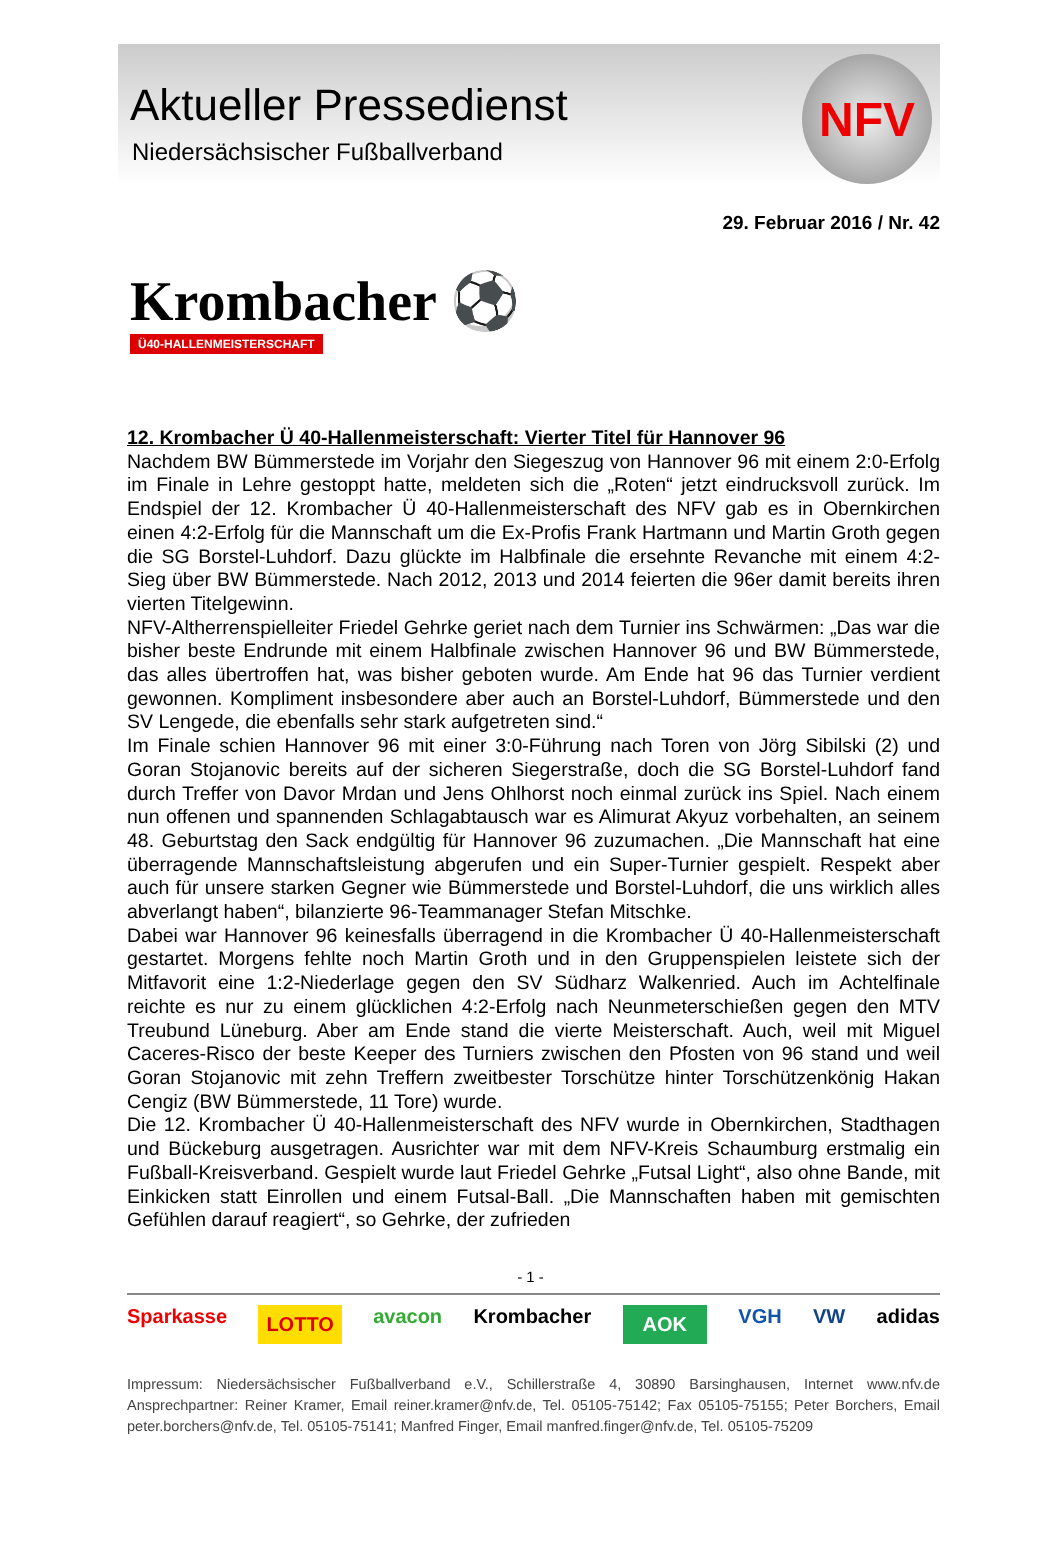Aktueller Pressedienst
Niedersächsischer Fußballverband
NFV
29. Februar 2016 / Nr. 42
Krombacher ⚽
Ü40-HALLENMEISTERSCHAFT
12. Krombacher Ü 40-Hallenmeisterschaft: Vierter Titel für Hannover 96
Nachdem BW Bümmerstede im Vorjahr den Siegeszug von Hannover 96 mit einem 2:0-Erfolg im Finale in Lehre gestoppt hatte, meldeten sich die „Roten“ jetzt eindrucksvoll zurück. Im Endspiel der 12. Krombacher Ü 40-Hallenmeisterschaft des NFV gab es in Obernkirchen einen 4:2-Erfolg für die Mannschaft um die Ex-Profis Frank Hartmann und Martin Groth gegen die SG Borstel-Luhdorf. Dazu glückte im Halbfinale die ersehnte Revanche mit einem 4:2-Sieg über BW Bümmerstede. Nach 2012, 2013 und 2014 feierten die 96er damit bereits ihren vierten Titelgewinn.
NFV-Altherrenspielleiter Friedel Gehrke geriet nach dem Turnier ins Schwärmen: „Das war die bisher beste Endrunde mit einem Halbfinale zwischen Hannover 96 und BW Bümmerstede, das alles übertroffen hat, was bisher geboten wurde. Am Ende hat 96 das Turnier verdient gewonnen. Kompliment insbesondere aber auch an Borstel-Luhdorf, Bümmerstede und den SV Lengede, die ebenfalls sehr stark aufgetreten sind.“
Im Finale schien Hannover 96 mit einer 3:0-Führung nach Toren von Jörg Sibilski (2) und Goran Stojanovic bereits auf der sicheren Siegerstraße, doch die SG Borstel-Luhdorf fand durch Treffer von Davor Mrdan und Jens Ohlhorst noch einmal zurück ins Spiel. Nach einem nun offenen und spannenden Schlagabtausch war es Alimurat Akyuz vorbehalten, an seinem 48. Geburtstag den Sack endgültig für Hannover 96 zuzumachen. „Die Mannschaft hat eine überragende Mannschaftsleistung abgerufen und ein Super-Turnier gespielt. Respekt aber auch für unsere starken Gegner wie Bümmerstede und Borstel-Luhdorf, die uns wirklich alles abverlangt haben“, bilanzierte 96-Teammanager Stefan Mitschke.
Dabei war Hannover 96 keinesfalls überragend in die Krombacher Ü 40-Hallenmeisterschaft gestartet. Morgens fehlte noch Martin Groth und in den Gruppenspielen leistete sich der Mitfavorit eine 1:2-Niederlage gegen den SV Südharz Walkenried. Auch im Achtelfinale reichte es nur zu einem glücklichen 4:2-Erfolg nach Neunmeterschießen gegen den MTV Treubund Lüneburg. Aber am Ende stand die vierte Meisterschaft. Auch, weil mit Miguel Caceres-Risco der beste Keeper des Turniers zwischen den Pfosten von 96 stand und weil Goran Stojanovic mit zehn Treffern zweitbester Torschütze hinter Torschützenkönig Hakan Cengiz (BW Bümmerstede, 11 Tore) wurde.
Die 12. Krombacher Ü 40-Hallenmeisterschaft des NFV wurde in Obernkirchen, Stadthagen und Bückeburg ausgetragen. Ausrichter war mit dem NFV-Kreis Schaumburg erstmalig ein Fußball-Kreisverband. Gespielt wurde laut Friedel Gehrke „Futsal Light“, also ohne Bande, mit Einkicken statt Einrollen und einem Futsal-Ball. „Die Mannschaften haben mit gemischten Gefühlen darauf reagiert“, so Gehrke, der zufrieden
- 1 -
Sparkasse LOTTO avacon Krombacher AOK VGH VW adidas
Impressum: Niedersächsischer Fußballverband e.V., Schillerstraße 4, 30890 Barsinghausen, Internet www.nfv.de Ansprechpartner: Reiner Kramer, Email reiner.kramer@nfv.de, Tel. 05105-75142; Fax 05105-75155; Peter Borchers, Email peter.borchers@nfv.de, Tel. 05105-75141; Manfred Finger, Email manfred.finger@nfv.de, Tel. 05105-75209